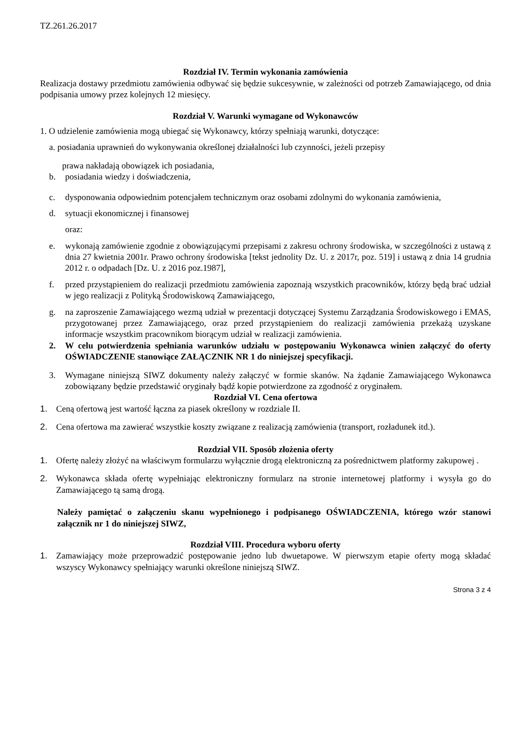TZ.261.26.2017
Rozdział IV. Termin wykonania zamówienia
Realizacja dostawy przedmiotu zamówienia odbywać się będzie sukcesywnie, w zależności od potrzeb Zamawiającego, od dnia podpisania umowy przez kolejnych 12 miesięcy.
Rozdział V. Warunki wymagane od Wykonawców
1. O udzielenie zamówienia mogą ubiegać się Wykonawcy, którzy spełniają warunki, dotyczące:
a. posiadania uprawnień do wykonywania określonej działalności lub czynności, jeżeli przepisy
prawa nakładają obowiązek ich posiadania,
b. posiadania wiedzy i doświadczenia,
c. dysponowania odpowiednim potencjałem technicznym oraz osobami zdolnymi do wykonania zamówienia,
d. sytuacji ekonomicznej i finansowej
oraz:
e. wykonają zamówienie zgodnie z obowiązującymi przepisami z zakresu ochrony środowiska, w szczególności z ustawą z dnia 27 kwietnia 2001r. Prawo ochrony środowiska [tekst jednolity Dz. U. z 2017r, poz. 519] i ustawą z dnia 14 grudnia 2012 r. o odpadach [Dz. U. z 2016 poz.1987],
f. przed przystąpieniem do realizacji przedmiotu zamówienia zapoznają wszystkich pracowników, którzy będą brać udział w jego realizacji z Polityką Środowiskową Zamawiającego,
g. na zaproszenie Zamawiającego wezmą udział w prezentacji dotyczącej Systemu Zarządzania Środowiskowego i EMAS, przygotowanej przez Zamawiającego, oraz przed przystąpieniem do realizacji zamówienia przekażą uzyskane informacje wszystkim pracownikom biorącym udział w realizacji zamówienia.
2. W celu potwierdzenia spełniania warunków udziału w postępowaniu Wykonawca winien załączyć do oferty OŚWIADCZENIE stanowiące ZAŁĄCZNIK NR 1 do niniejszej specyfikacji.
3. Wymagane niniejszą SIWZ dokumenty należy załączyć w formie skanów. Na żądanie Zamawiającego Wykonawca zobowiązany będzie przedstawić oryginały bądź kopie potwierdzone za zgodność z oryginałem.
Rozdział VI. Cena ofertowa
1. Ceną ofertową jest wartość łączna za piasek określony w rozdziale II.
2. Cena ofertowa ma zawierać wszystkie koszty związane z realizacją zamówienia (transport, rozładunek itd.).
Rozdział VII. Sposób złożenia oferty
1. Ofertę należy złożyć na właściwym formularzu wyłącznie drogą elektroniczną za pośrednictwem platformy zakupowej .
2. Wykonawca składa ofertę wypełniając elektroniczny formularz na stronie internetowej platformy i wysyła go do Zamawiającego tą samą drogą.
Należy pamiętać o załączeniu skanu wypełnionego i podpisanego OŚWIADCZENIA, którego wzór stanowi załącznik nr 1 do niniejszej SIWZ,
Rozdział VIII. Procedura wyboru oferty
1. Zamawiający może przeprowadzić postępowanie jedno lub dwuetapowe. W pierwszym etapie oferty mogą składać wszyscy Wykonawcy spełniający warunki określone niniejszą SIWZ.
Strona 3 z 4